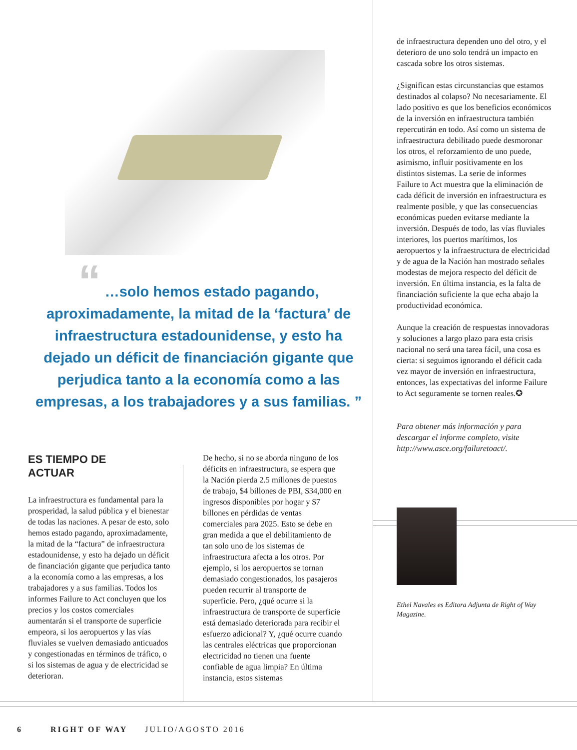“ …solo hemos estado pagando, aproximadamente, la mitad de la ‘factura’ de infraestructura estadounidense, y esto ha dejado un déficit de financiación gigante que perjudica tanto a la economía como a las empresas, a los trabajadores y a sus familias. ”
ES TIEMPO DE
ACTUAR
La infraestructura es fundamental para la prosperidad, la salud pública y el bienestar de todas las naciones. A pesar de esto, solo hemos estado pagando, aproximadamente, la mitad de la “factura” de infraestructura estadounidense, y esto ha dejado un déficit de financiación gigante que perjudica tanto a la economía como a las empresas, a los trabajadores y a sus familias. Todos los informes Failure to Act concluyen que los precios y los costos comerciales aumentarán si el transporte de superficie empeora, si los aeropuertos y las vías fluviales se vuelven demasiado anticuados y congestionadas en términos de tráfico, o si los sistemas de agua y de electricidad se deterioran.
De hecho, si no se aborda ninguno de los déficits en infraestructura, se espera que la Nación pierda 2.5 millones de puestos de trabajo, $4 billones de PBI, $34,000 en ingresos disponibles por hogar y $7 billones en pérdidas de ventas comerciales para 2025. Esto se debe en gran medida a que el debilitamiento de tan solo uno de los sistemas de infraestructura afecta a los otros. Por ejemplo, si los aeropuertos se tornan demasiado congestionados, los pasajeros pueden recurrir al transporte de superficie. Pero, ¿qué ocurre si la infraestructura de transporte de superficie está demasiado deteriorada para recibir el esfuerzo adicional? Y, ¿qué ocurre cuando las centrales eléctricas que proporcionan electricidad no tienen una fuente confiable de agua limpia? En última instancia, estos sistemas
de infraestructura dependen uno del otro, y el deterioro de uno solo tendrá un impacto en cascada sobre los otros sistemas.
¿Significan estas circunstancias que estamos destinados al colapso? No necesariamente. El lado positivo es que los beneficios económicos de la inversión en infraestructura también repercutirán en todo. Así como un sistema de infraestructura debilitado puede desmoronar los otros, el reforzamiento de uno puede, asimismo, influir positivamente en los distintos sistemas. La serie de informes Failure to Act muestra que la eliminación de cada déficit de inversión en infraestructura es realmente posible, y que las consecuencias económicas pueden evitarse mediante la inversión. Después de todo, las vías fluviales interiores, los puertos marítimos, los aeropuertos y la infraestructura de electricidad y de agua de la Nación han mostrado señales modestas de mejora respecto del déficit de inversión. En última instancia, es la falta de financiación suficiente la que echa abajo la productividad económica.
Aunque la creación de respuestas innovadoras y soluciones a largo plazo para esta crisis nacional no será una tarea fácil, una cosa es cierta: si seguimos ignorando el déficit cada vez mayor de inversión en infraestructura, entonces, las expectativas del informe Failure to Act seguramente se tornen reales.✪
Para obtener más información y para descargar el informe completo, visite http://www.asce.org/failuretoact/.
Ethel Navales es Editora Adjunta de Right of Way Magazine.
6 RIGHT OF WAY JULIO/AGOSTO 2016